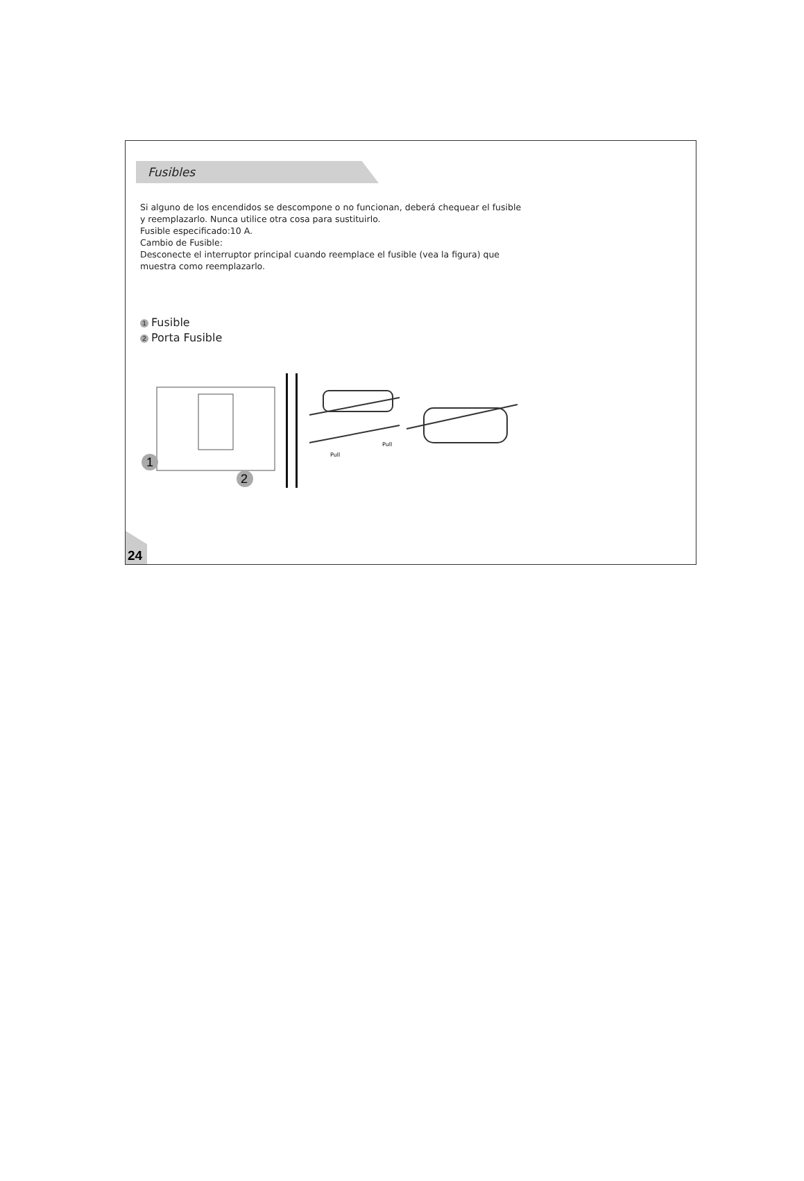Fusibles
Si alguno de los encendidos se descompone o no funcionan, deberá chequear el fusible
y reemplazarlo. Nunca utilice otra cosa para sustituirlo.
Fusible especificado:10 A.
Cambio de Fusible:
Desconecte el interruptor principal cuando reemplace el fusible (vea la figura) que
muestra como reemplazarlo.
1 Fusible
2 Porta Fusible
1
2
Pull
Pull
24